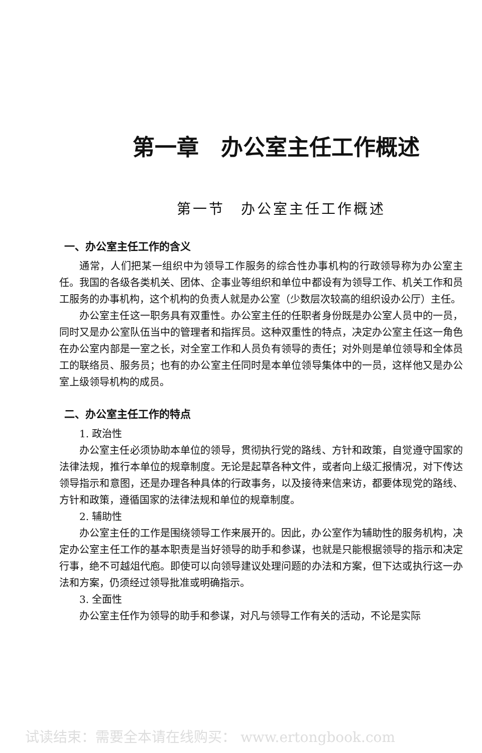第一章　办公室主任工作概述
第一节　办公室主任工作概述
一、办公室主任工作的含义
通常，人们把某一组织中为领导工作服务的综合性办事机构的行政领导称为办公室主任。我国的各级各类机关、团体、企事业等组织和单位中都设有为领导工作、机关工作和员工服务的办事机构，这个机构的负责人就是办公室（少数层次较高的组织设办公厅）主任。
办公室主任这一职务具有双重性。办公室主任的任职者身份既是办公室人员中的一员，同时又是办公室队伍当中的管理者和指挥员。这种双重性的特点，决定办公室主任这一角色在办公室内部是一室之长，对全室工作和人员负有领导的责任；对外则是单位领导和全体员工的联络员、服务员；也有的办公室主任同时是本单位领导集体中的一员，这样他又是办公室上级领导机构的成员。
二、办公室主任工作的特点
1. 政治性
办公室主任必须协助本单位的领导，贯彻执行党的路线、方针和政策，自觉遵守国家的法律法规，推行本单位的规章制度。无论是起草各种文件，或者向上级汇报情况，对下传达领导指示和意图，还是办理各种具体的行政事务，以及接待来信来访，都要体现党的路线、方针和政策，遵循国家的法律法规和单位的规章制度。
2. 辅助性
办公室主任的工作是围绕领导工作来展开的。因此，办公室作为辅助性的服务机构，决定办公室主任工作的基本职责是当好领导的助手和参谋，也就是只能根据领导的指示和决定行事，绝不可越俎代庖。即使可以向领导建议处理问题的办法和方案，但下达或执行这一办法和方案，仍须经过领导批准或明确指示。
3. 全面性
办公室主任作为领导的助手和参谋，对凡与领导工作有关的活动，不论是实际
试读结束：需要全本请在线购买： www.ertongbook.com